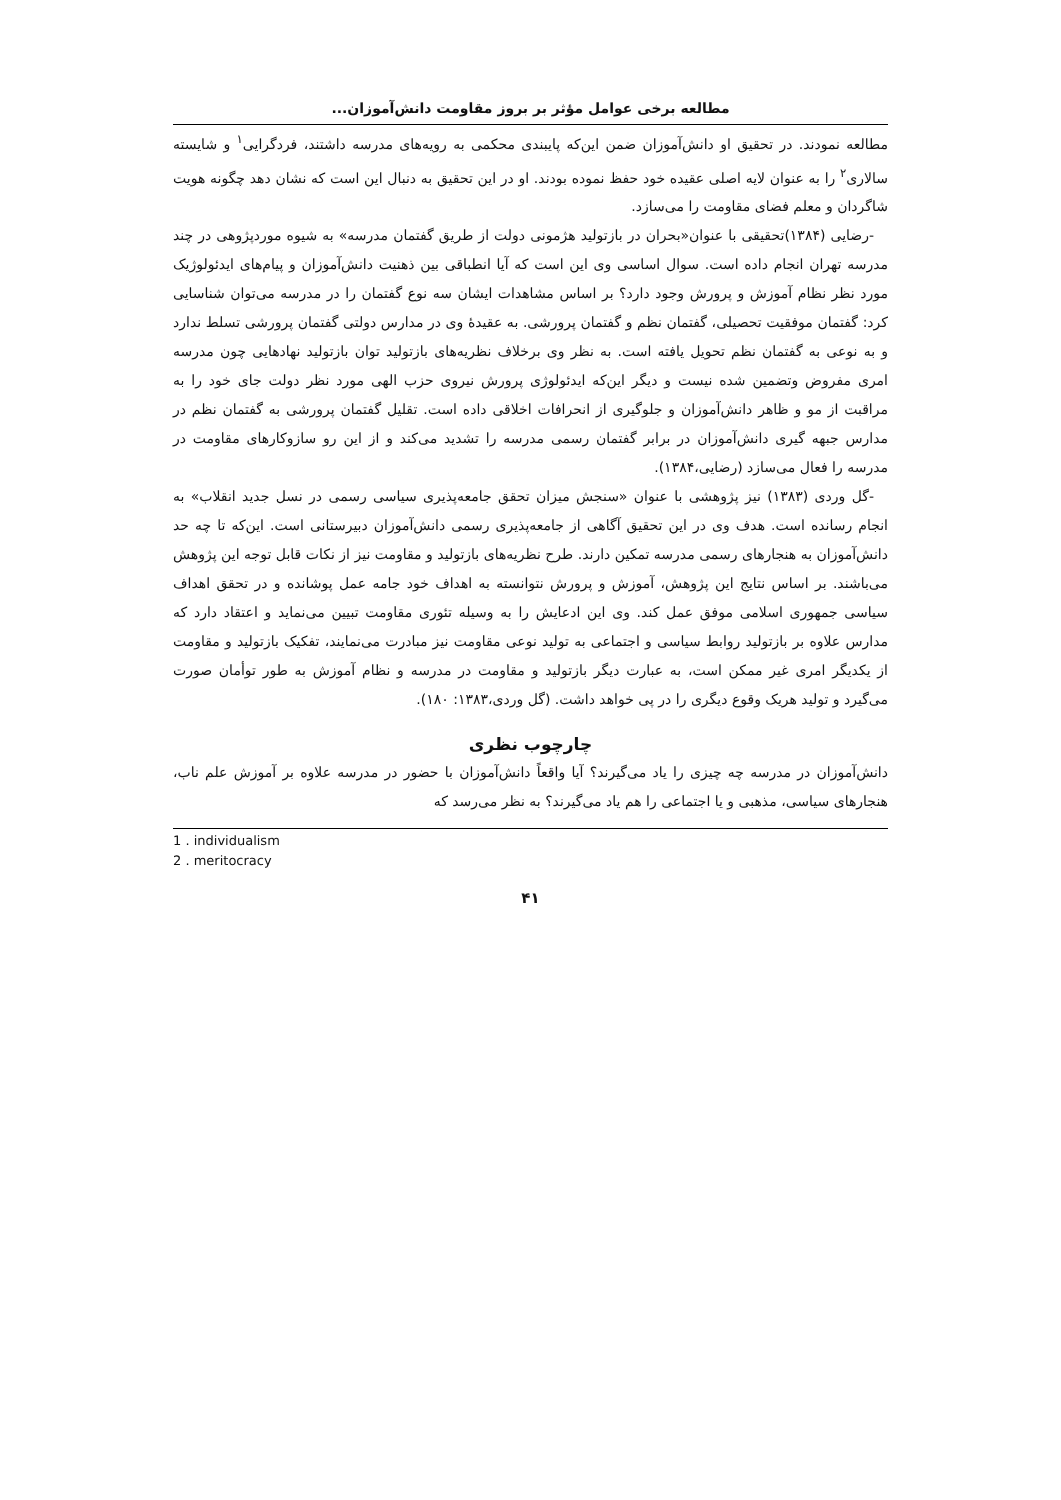مطالعه برخی عوامل مؤثر بر بروز مقاومت دانش‌آموزان...
مطالعه نمودند. در تحقیق او دانش‌آموزان ضمن این‌که پایبندی محکمی به رویه‌های مدرسه داشتند، فردگرایی<sup>۱</sup> و شایسته سالاری<sup>۲</sup> را به عنوان لایه اصلی عقیده خود حفظ نموده بودند. او در این تحقیق به دنبال این است که نشان دهد چگونه هویت شاگردان و معلم فضای مقاومت را می‌سازد.
-رضایی (۱۳۸۴)تحقیقی با عنوان«بحران در بازتولید هژمونی دولت از طریق گفتمان مدرسه» به شیوه موردپژوهی در چند مدرسه تهران انجام داده است. سوال اساسی وی این است که آیا انطباقی بین ذهنیت دانش‌آموزان و پیام‌های ایدئولوژیک مورد نظر نظام آموزش و پرورش وجود دارد؟ بر اساس مشاهدات ایشان سه نوع گفتمان را در مدرسه می‌توان شناسایی کرد: گفتمان موفقیت تحصیلی، گفتمان نظم و گفتمان پرورشی. به عقیدهٔ وی در مدارس دولتی گفتمان پرورشی تسلط ندارد و به نوعی به گفتمان نظم تحویل یافته است. به نظر وی برخلاف نظریه‌های بازتولید توان بازتولید نهادهایی چون مدرسه امری مفروض وتضمین شده نیست و دیگر این‌که ایدئولوژی پرورش نیروی حزب الهی مورد نظر دولت جای خود را به مراقبت از مو و ظاهر دانش‌آموزان و جلوگیری از انحرافات اخلاقی داده است. تقلیل گفتمان پرورشی به گفتمان نظم در مدارس جبهه گیری دانش‌آموزان در برابر گفتمان رسمی مدرسه را تشدید می‌کند و از این رو سازوکارهای مقاومت در مدرسه را فعال می‌سازد (رضایی،۱۳۸۴).
-گل وردی (۱۳۸۳) نیز پژوهشی با عنوان «سنجش میزان تحقق جامعه‌پذیری سیاسی رسمی در نسل جدید انقلاب» به انجام رسانده است. هدف وی در این تحقیق آگاهی از جامعه‌پذیری رسمی دانش‌آموزان دبیرستانی است. این‌که تا چه حد دانش‌آموزان به هنجارهای رسمی مدرسه تمکین دارند. طرح نظریه‌های بازتولید و مقاومت نیز از نکات قابل توجه این پژوهش می‌باشند. بر اساس نتایج این پژوهش، آموزش و پرورش نتوانسته به اهداف خود جامه عمل پوشانده و در تحقق اهداف سیاسی جمهوری اسلامی موفق عمل کند. وی این ادعایش را به وسیله تئوری مقاومت تبیین می‌نماید و اعتقاد دارد که مدارس علاوه بر بازتولید روابط سیاسی و اجتماعی به تولید نوعی مقاومت نیز مبادرت می‌نمایند، تفکیک بازتولید و مقاومت از یکدیگر امری غیر ممکن است، به عبارت دیگر بازتولید و مقاومت در مدرسه و نظام آموزش به طور توأمان صورت می‌گیرد و تولید هریک وقوع دیگری را در پی خواهد داشت. (گل وردی،۱۳۸۳: ۱۸۰).
چارچوب نظری
دانش‌آموزان در مدرسه چه چیزی را یاد می‌گیرند؟ آیا واقعاً دانش‌آموزان با حضور در مدرسه علاوه بر آموزش علم ناب، هنجارهای سیاسی، مذهبی و یا اجتماعی را هم یاد می‌گیرند؟ به نظر می‌رسد که
1 . individualism
2 . meritocracy
۴۱